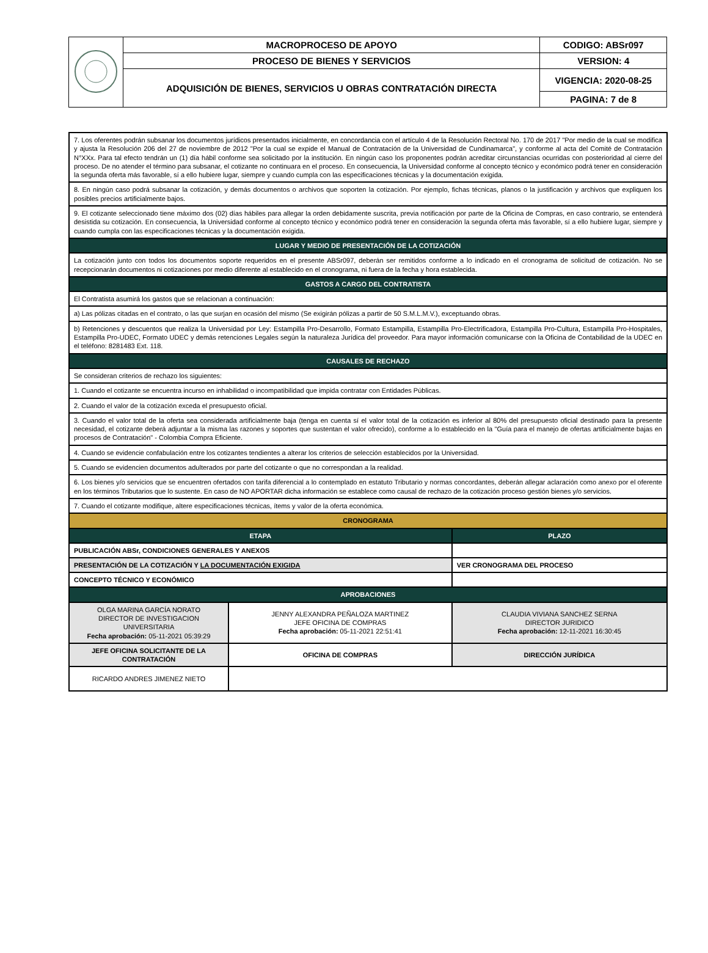| | MACROPROCESO DE APOYO | CODIGO: ABSr097 |
| | PROCESO DE BIENES Y SERVICIOS | VERSION: 4 |
| | ADQUISICIÓN DE BIENES, SERVICIOS U OBRAS CONTRATACIÓN DIRECTA | VIGENCIA: 2020-08-25 |
| | | PAGINA: 7 de 8 |
| 7. Los oferentes podrán subsanar los documentos jurídicos presentados inicialmente, en concordancia con el artículo 4 de la Resolución Rectoral No. 170 de 2017 "Por medio de la cual se modifica y ajusta la Resolución 206 del 27 de noviembre de 2012 "Por la cual se expide el Manual de Contratación de la Universidad de Cundinamarca", y conforme al acta del Comité de Contratación N°XXx. Para tal efecto tendrán un (1) día hábil conforme sea solicitado por la institución. En ningún caso los proponentes podrán acreditar circunstancias ocurridas con posterioridad al cierre del proceso. De no atender el término para subsanar, el cotizante no continuara en el proceso. En consecuencia, la Universidad conforme al concepto técnico y económico podrá tener en consideración la segunda oferta más favorable, sí a ello hubiere lugar, siempre y cuando cumpla con las especificaciones técnicas y la documentación exigida. | | | |
| 8. En ningún caso podrá subsanar la cotización, y demás documentos o archivos que soporten la cotización. Por ejemplo, fichas técnicas, planos o la justificación y archivos que expliquen los posibles precios artificialmente bajos. | | | |
| 9. El cotizante seleccionado tiene máximo dos (02) días hábiles para allegar la orden debidamente suscrita, previa notificación por parte de la Oficina de Compras, en caso contrario, se entenderá desistida su cotización. En consecuencia, la Universidad conforme al concepto técnico y económico podrá tener en consideración la segunda oferta más favorable, sí a ello hubiere lugar, siempre y cuando cumpla con las especificaciones técnicas y la documentación exigida. | | | |
| LUGAR Y MEDIO DE PRESENTACIÓN DE LA COTIZACIÓN | | | |
| La cotización junto con todos los documentos soporte requeridos en el presente ABSr097, deberán ser remitidos conforme a lo indicado en el cronograma de solicitud de cotización. No se recepcionarán documentos ni cotizaciones por medio diferente al establecido en el cronograma, ni fuera de la fecha y hora establecida. | | | |
| GASTOS A CARGO DEL CONTRATISTA | | | |
| El Contratista asumirá los gastos que se relacionan a continuación: | | | |
| a) Las pólizas citadas en el contrato, o las que surjan en ocasión del mismo (Se exigirán pólizas a partir de 50 S.M.L.M.V.), exceptuando obras. | | | |
| b) Retenciones y descuentos que realiza la Universidad por Ley: Estampilla Pro-Desarrollo, Formato Estampilla, Estampilla Pro-Electrificadora, Estampilla Pro-Cultura, Estampilla Pro-Hospitales, Estampilla Pro-UDEC, Formato UDEC y demás retenciones Legales según la naturaleza Jurídica del proveedor. Para mayor información comunicarse con la Oficina de Contabilidad de la UDEC en el teléfono: 8281483 Ext. 118. | | | |
| CAUSALES DE RECHAZO | | | |
| Se consideran criterios de rechazo los siguientes: | | | |
| 1. Cuando el cotizante se encuentra incurso en inhabilidad o incompatibilidad que impida contratar con Entidades Públicas. | | | |
| 2. Cuando el valor de la cotización exceda el presupuesto oficial. | | | |
| 3. Cuando el valor total de la oferta sea considerada artificialmente baja (tenga en cuenta sí el valor total de la cotización es inferior al 80% del presupuesto oficial destinado para la presente necesidad, el cotizante deberá adjuntar a la misma las razones y soportes que sustentan el valor ofrecido), conforme a lo establecido en la "Guía para el manejo de ofertas artificialmente bajas en procesos de Contratación" - Colombia Compra Eficiente. | | | |
| 4. Cuando se evidencie confabulación entre los cotizantes tendientes a alterar los criterios de selección establecidos por la Universidad. | | | |
| 5. Cuando se evidencien documentos adulterados por parte del cotizante o que no correspondan a la realidad. | | | |
| 6. Los bienes y/o servicios que se encuentren ofertados con tarifa diferencial a lo contemplado en estatuto Tributario y normas concordantes, deberán allegar aclaración como anexo por el oferente en los términos Tributarios que lo sustente. En caso de NO APORTAR dicha información se establece como causal de rechazo de la cotización proceso gestión bienes y/o servicios. | | | |
| 7. Cuando el cotizante modifique, altere especificaciones técnicas, ítems y valor de la oferta económica. | | | |
| CRONOGRAMA | | | |
| ETAPA | | PLAZO | |
| PUBLICACIÓN ABSr, CONDICIONES GENERALES Y ANEXOS | | | |
| PRESENTACIÓN DE LA COTIZACIÓN Y LA DOCUMENTACIÓN EXIGIDA | | VER CRONOGRAMA DEL PROCESO | |
| CONCEPTO TÉCNICO Y ECONÓMICO | | | |
| APROBACIONES | | | |
| OLGA MARINA GARCÍA NORATO DIRECTOR DE INVESTIGACION UNIVERSITARIA Fecha aprobación: 05-11-2021 05:39:29 | JENNY ALEXANDRA PEÑALOZA MARTINEZ JEFE OFICINA DE COMPRAS Fecha aprobación: 05-11-2021 22:51:41 | | CLAUDIA VIVIANA SANCHEZ SERNA DIRECTOR JURIDICO Fecha aprobación: 12-11-2021 16:30:45 |
| JEFE OFICINA SOLICITANTE DE LA CONTRATACIÓN | OFICINA DE COMPRAS | | DIRECCIÓN JURÍDICA |
| RICARDO ANDRES JIMENEZ NIETO | | | |